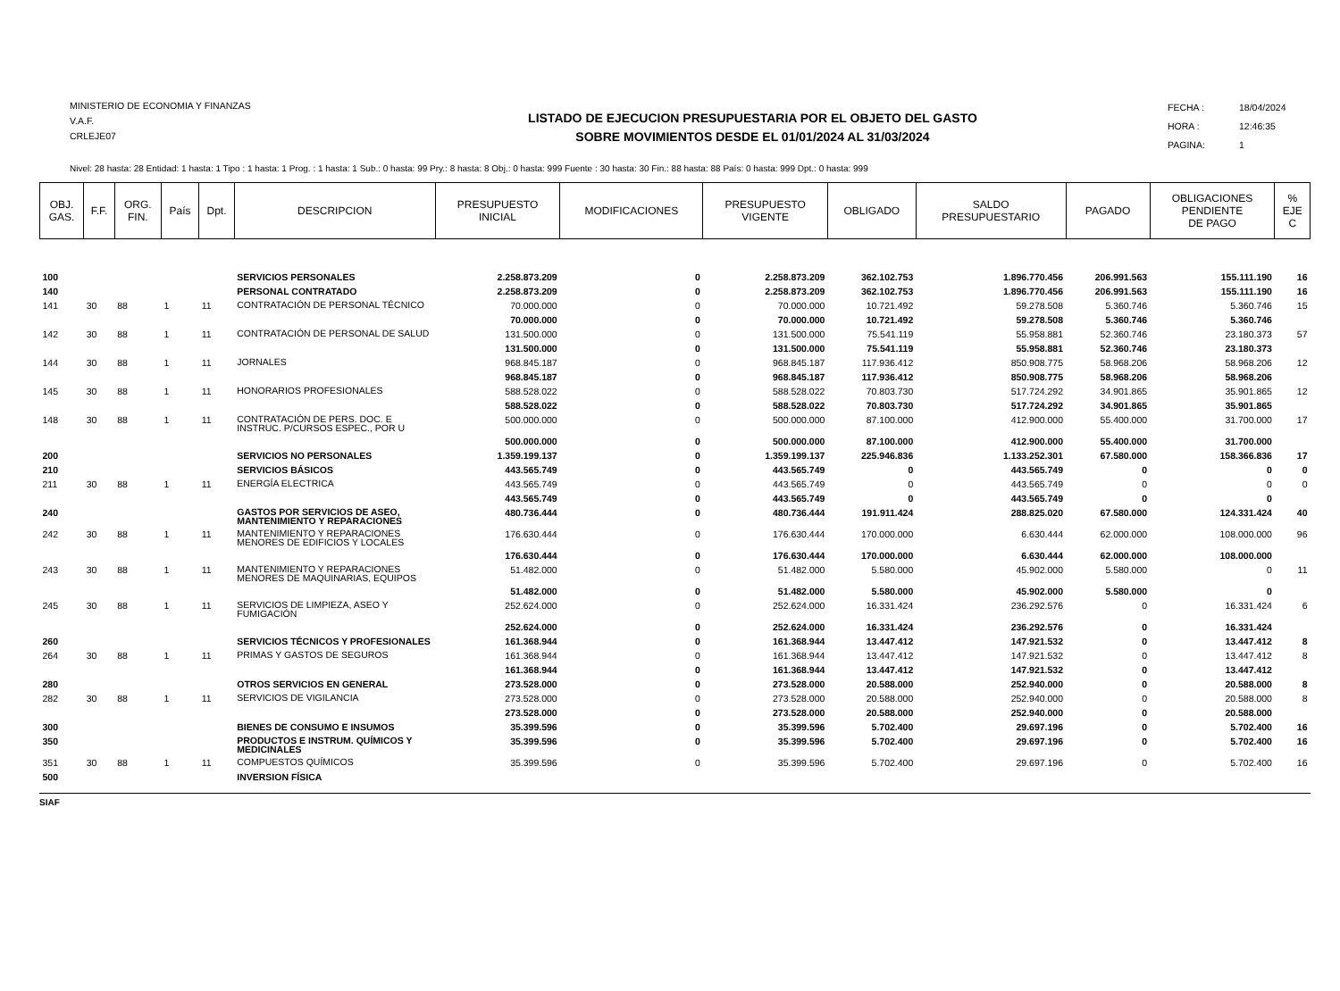MINISTERIO DE ECONOMIA Y FINANZAS
V.A.F.
CRLEJE07
LISTADO DE EJECUCION PRESUPUESTARIA POR EL OBJETO DEL GASTO
SOBRE MOVIMIENTOS DESDE EL 01/01/2024 AL 31/03/2024
FECHA : 18/04/2024
HORA : 12:46:35
PAGINA: 1
Nivel: 28 hasta: 28 Entidad: 1 hasta: 1 Tipo : 1 hasta: 1 Prog. : 1 hasta: 1 Sub.: 0 hasta: 99 Pry.: 8 hasta: 8 Obj.: 0 hasta: 999 Fuente : 30 hasta: 30 Fin.: 88 hasta: 88 País: 0 hasta: 999 Dpt.: 0 hasta: 999
| OBJ. GAS. | F.F. | ORG. FIN. | País | Dpt. | DESCRIPCION | PRESUPUESTO INICIAL | MODIFICACIONES | PRESUPUESTO VIGENTE | OBLIGADO | SALDO PRESUPUESTARIO | PAGADO | OBLIGACIONES PENDIENTE DE PAGO | % EJE C |
| --- | --- | --- | --- | --- | --- | --- | --- | --- | --- | --- | --- | --- | --- |
| 100 | | | | | SERVICIOS PERSONALES | 2.258.873.209 | 0 | 2.258.873.209 | 362.102.753 | 1.896.770.456 | 206.991.563 | 155.111.190 | 16 |
| 140 | | | | | PERSONAL CONTRATADO | 2.258.873.209 | 0 | 2.258.873.209 | 362.102.753 | 1.896.770.456 | 206.991.563 | 155.111.190 | 16 |
| 141 | 30 | 88 | 1 | 11 | CONTRATACIÓN DE PERSONAL TÉCNICO | 70.000.000 | 0 | 70.000.000 | 10.721.492 | 59.278.508 | 5.360.746 | 5.360.746 | 15 |
| | | | | | | 70.000.000 | 0 | 70.000.000 | 10.721.492 | 59.278.508 | 5.360.746 | 5.360.746 | |
| 142 | 30 | 88 | 1 | 11 | CONTRATACIÓN DE PERSONAL DE SALUD | 131.500.000 | 0 | 131.500.000 | 75.541.119 | 55.958.881 | 52.360.746 | 23.180.373 | 57 |
| | | | | | | 131.500.000 | 0 | 131.500.000 | 75.541.119 | 55.958.881 | 52.360.746 | 23.180.373 | |
| 144 | 30 | 88 | 1 | 11 | JORNALES | 968.845.187 | 0 | 968.845.187 | 117.936.412 | 850.908.775 | 58.968.206 | 58.968.206 | 12 |
| | | | | | | 968.845.187 | 0 | 968.845.187 | 117.936.412 | 850.908.775 | 58.968.206 | 58.968.206 | |
| 145 | 30 | 88 | 1 | 11 | HONORARIOS PROFESIONALES | 588.528.022 | 0 | 588.528.022 | 70.803.730 | 517.724.292 | 34.901.865 | 35.901.865 | 12 |
| | | | | | | 588.528.022 | 0 | 588.528.022 | 70.803.730 | 517.724.292 | 34.901.865 | 35.901.865 | |
| 148 | 30 | 88 | 1 | 11 | CONTRATACIÓN DE PERS. DOC. E INSTRUC. P/CURSOS ESPEC., POR U | 500.000.000 | 0 | 500.000.000 | 87.100.000 | 412.900.000 | 55.400.000 | 31.700.000 | 17 |
| | | | | | | 500.000.000 | 0 | 500.000.000 | 87.100.000 | 412.900.000 | 55.400.000 | 31.700.000 | |
| 200 | | | | | SERVICIOS NO PERSONALES | 1.359.199.137 | 0 | 1.359.199.137 | 225.946.836 | 1.133.252.301 | 67.580.000 | 158.366.836 | 17 |
| 210 | | | | | SERVICIOS BÁSICOS | 443.565.749 | 0 | 443.565.749 | 0 | 443.565.749 | 0 | 0 | 0 |
| 211 | 30 | 88 | 1 | 11 | ENERGÍA ELECTRICA | 443.565.749 | 0 | 443.565.749 | 0 | 443.565.749 | 0 | 0 | 0 |
| | | | | | | 443.565.749 | 0 | 443.565.749 | 0 | 443.565.749 | 0 | 0 | |
| 240 | | | | | GASTOS POR SERVICIOS DE ASEO, MANTENIMIENTO Y REPARACIONES | 480.736.444 | 0 | 480.736.444 | 191.911.424 | 288.825.020 | 67.580.000 | 124.331.424 | 40 |
| 242 | 30 | 88 | 1 | 11 | MANTENIMIENTO Y REPARACIONES MENORES DE EDIFICIOS Y LOCALES | 176.630.444 | 0 | 176.630.444 | 170.000.000 | 6.630.444 | 62.000.000 | 108.000.000 | 96 |
| | | | | | | 176.630.444 | 0 | 176.630.444 | 170.000.000 | 6.630.444 | 62.000.000 | 108.000.000 | |
| 243 | 30 | 88 | 1 | 11 | MANTENIMIENTO Y REPARACIONES MENORES DE MAQUINARIAS, EQUIPOS | 51.482.000 | 0 | 51.482.000 | 5.580.000 | 45.902.000 | 5.580.000 | 0 | 11 |
| | | | | | | 51.482.000 | 0 | 51.482.000 | 5.580.000 | 45.902.000 | 5.580.000 | 0 | |
| 245 | 30 | 88 | 1 | 11 | SERVICIOS DE LIMPIEZA, ASEO Y FUMIGACIÓN | 252.624.000 | 0 | 252.624.000 | 16.331.424 | 236.292.576 | 0 | 16.331.424 | 6 |
| | | | | | | 252.624.000 | 0 | 252.624.000 | 16.331.424 | 236.292.576 | 0 | 16.331.424 | |
| 260 | | | | | SERVICIOS TÉCNICOS Y PROFESIONALES | 161.368.944 | 0 | 161.368.944 | 13.447.412 | 147.921.532 | 0 | 13.447.412 | 8 |
| 264 | 30 | 88 | 1 | 11 | PRIMAS Y GASTOS DE SEGUROS | 161.368.944 | 0 | 161.368.944 | 13.447.412 | 147.921.532 | 0 | 13.447.412 | 8 |
| | | | | | | 161.368.944 | 0 | 161.368.944 | 13.447.412 | 147.921.532 | 0 | 13.447.412 | |
| 280 | | | | | OTROS SERVICIOS EN GENERAL | 273.528.000 | 0 | 273.528.000 | 20.588.000 | 252.940.000 | 0 | 20.588.000 | 8 |
| 282 | 30 | 88 | 1 | 11 | SERVICIOS DE VIGILANCIA | 273.528.000 | 0 | 273.528.000 | 20.588.000 | 252.940.000 | 0 | 20.588.000 | 8 |
| | | | | | | 273.528.000 | 0 | 273.528.000 | 20.588.000 | 252.940.000 | 0 | 20.588.000 | |
| 300 | | | | | BIENES DE CONSUMO E INSUMOS | 35.399.596 | 0 | 35.399.596 | 5.702.400 | 29.697.196 | 0 | 5.702.400 | 16 |
| 350 | | | | | PRODUCTOS E INSTRUM. QUÍMICOS Y MEDICINALES | 35.399.596 | 0 | 35.399.596 | 5.702.400 | 29.697.196 | 0 | 5.702.400 | 16 |
| 351 | 30 | 88 | 1 | 11 | COMPUESTOS QUÍMICOS | 35.399.596 | 0 | 35.399.596 | 5.702.400 | 29.697.196 | 0 | 5.702.400 | 16 |
| 500 | | | | | INVERSION FÍSICA | | | | | | | | |
SIAF